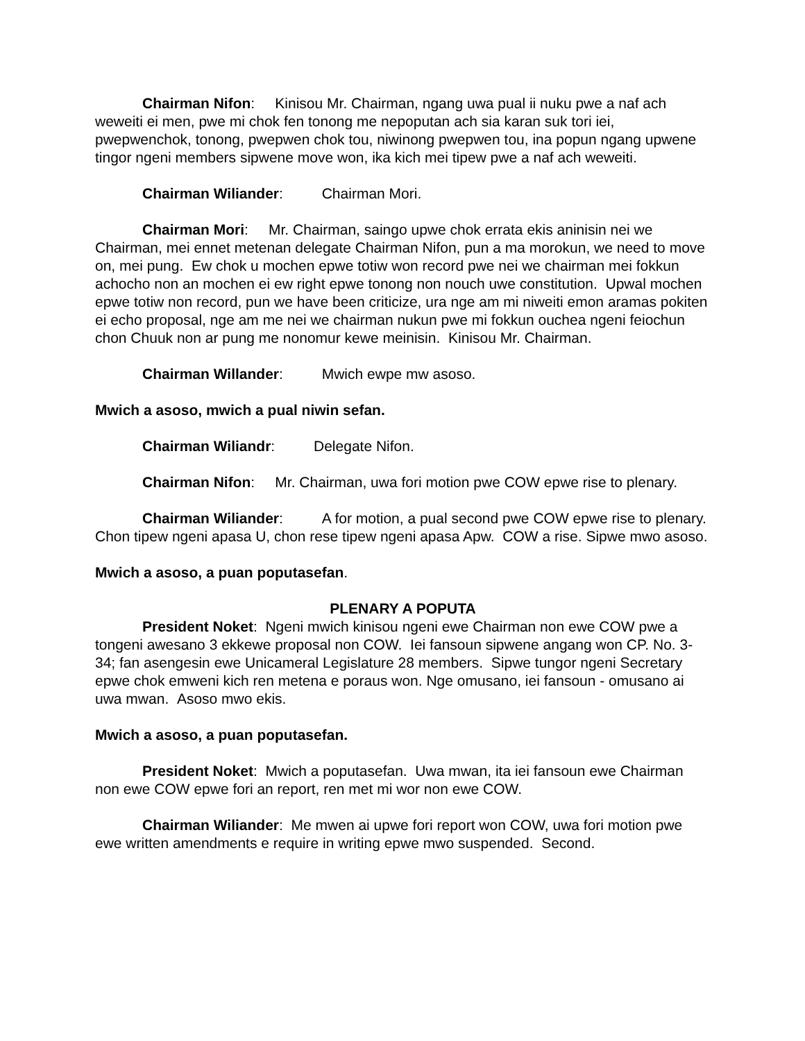Chairman Nifon: Kinisou Mr. Chairman, ngang uwa pual ii nuku pwe a naf ach weweiti ei men, pwe mi chok fen tonong me nepoputan ach sia karan suk tori iei, pwepwenchok, tonong, pwepwen chok tou, niwinong pwepwen tou, ina popun ngang upwene tingor ngeni members sipwene move won, ika kich mei tipew pwe a naf ach weweiti.
Chairman Wiliander: Chairman Mori.
Chairman Mori: Mr. Chairman, saingo upwe chok errata ekis aninisin nei we Chairman, mei ennet metenan delegate Chairman Nifon, pun a ma morokun, we need to move on, mei pung. Ew chok u mochen epwe totiw won record pwe nei we chairman mei fokkun achocho non an mochen ei ew right epwe tonong non nouch uwe constitution. Upwal mochen epwe totiw non record, pun we have been criticize, ura nge am mi niweiti emon aramas pokiten ei echo proposal, nge am me nei we chairman nukun pwe mi fokkun ouchea ngeni feiochun chon Chuuk non ar pung me nonomur kewe meinisin. Kinisou Mr. Chairman.
Chairman Willander: Mwich ewpe mw asoso.
Mwich a asoso, mwich a pual niwin sefan.
Chairman Wiliandr: Delegate Nifon.
Chairman Nifon: Mr. Chairman, uwa fori motion pwe COW epwe rise to plenary.
Chairman Wiliander: A for motion, a pual second pwe COW epwe rise to plenary. Chon tipew ngeni apasa U, chon rese tipew ngeni apasa Apw. COW a rise. Sipwe mwo asoso.
Mwich a asoso, a puan poputasefan.
PLENARY A POPUTA
President Noket: Ngeni mwich kinisou ngeni ewe Chairman non ewe COW pwe a tongeni awesano 3 ekkewe proposal non COW. Iei fansoun sipwene angang won CP. No. 3-34; fan asengesin ewe Unicameral Legislature 28 members. Sipwe tungor ngeni Secretary epwe chok emweni kich ren metena e poraus won. Nge omusano, iei fansoun - omusano ai uwa mwan. Asoso mwo ekis.
Mwich a asoso, a puan poputasefan.
President Noket: Mwich a poputasefan. Uwa mwan, ita iei fansoun ewe Chairman non ewe COW epwe fori an report, ren met mi wor non ewe COW.
Chairman Wiliander: Me mwen ai upwe fori report won COW, uwa fori motion pwe ewe written amendments e require in writing epwe mwo suspended. Second.